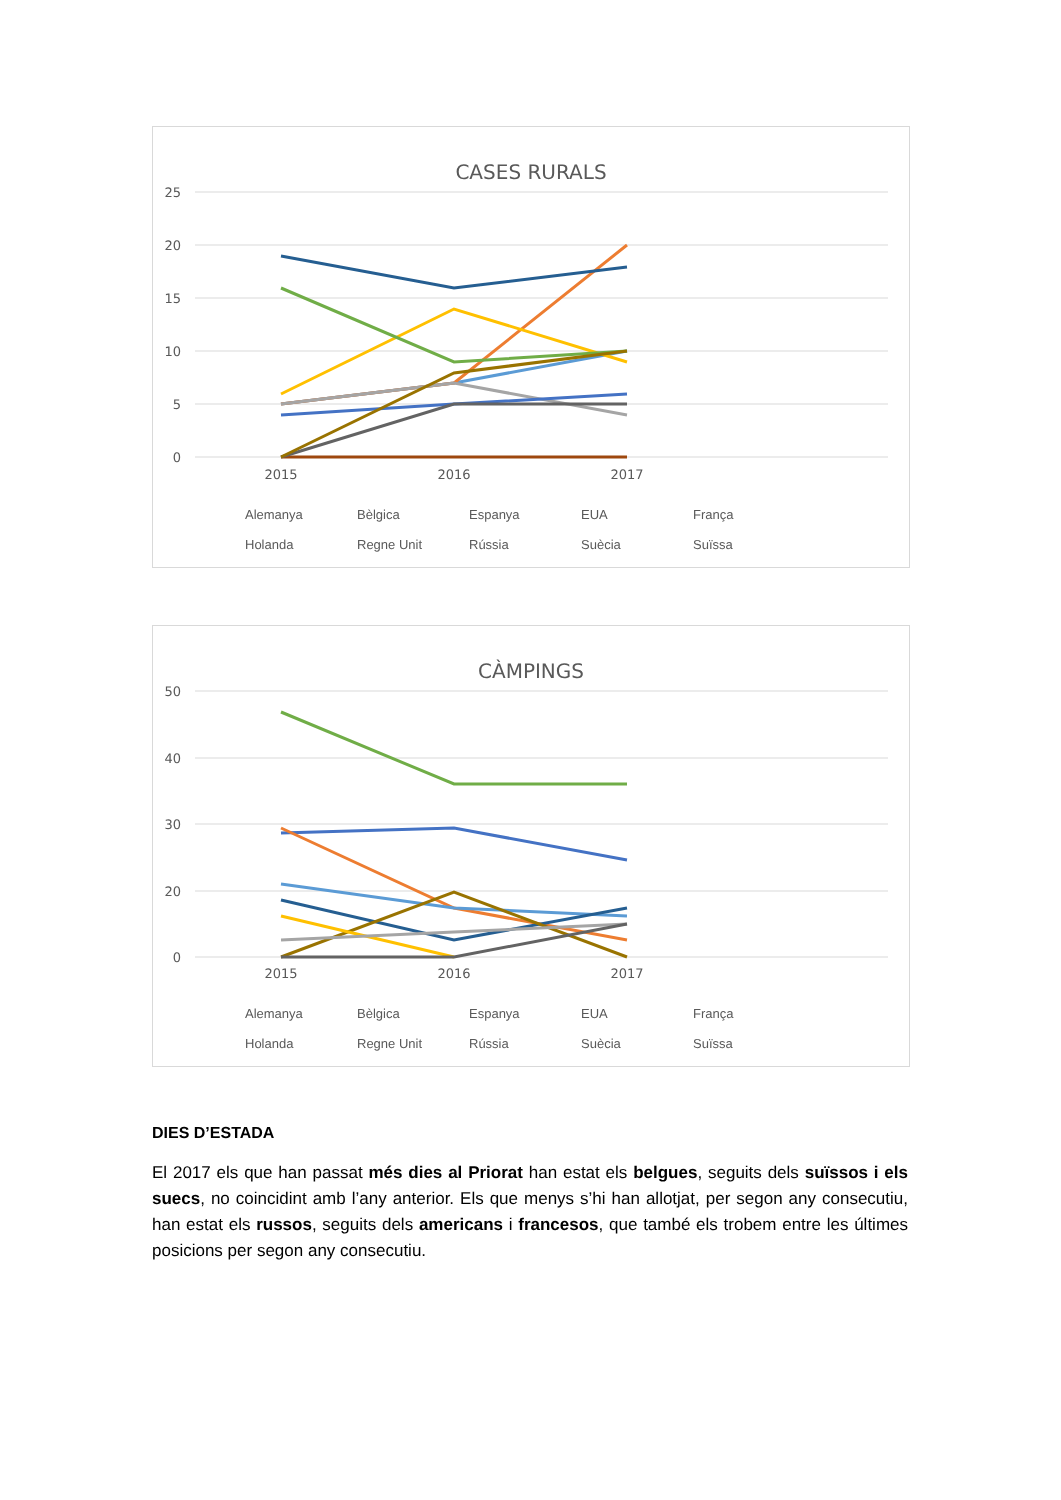CASES RURALS
25
20
15
10
5
0
2015
2016
2017
CÀMPINGS
50
40
30
20
0
2015
2016
2017
Alemanya Bèlgica Espanya EUA França Holanda Regne Unit Rússia Suècia Suïssa
Alemanya Bèlgica Espanya EUA França Holanda Regne Unit Rússia Suècia Suïssa
DIES D’ESTADA
El 2017 els que han passat més dies al Priorat han estat els belgues, seguits dels suïssos i els suecs, no coincidint amb l’any anterior. Els que menys s’hi han allotjat, per segon any consecutiu, han estat els russos, seguits dels americans i francesos, que també els trobem entre les últimes posicions per segon any consecutiu.